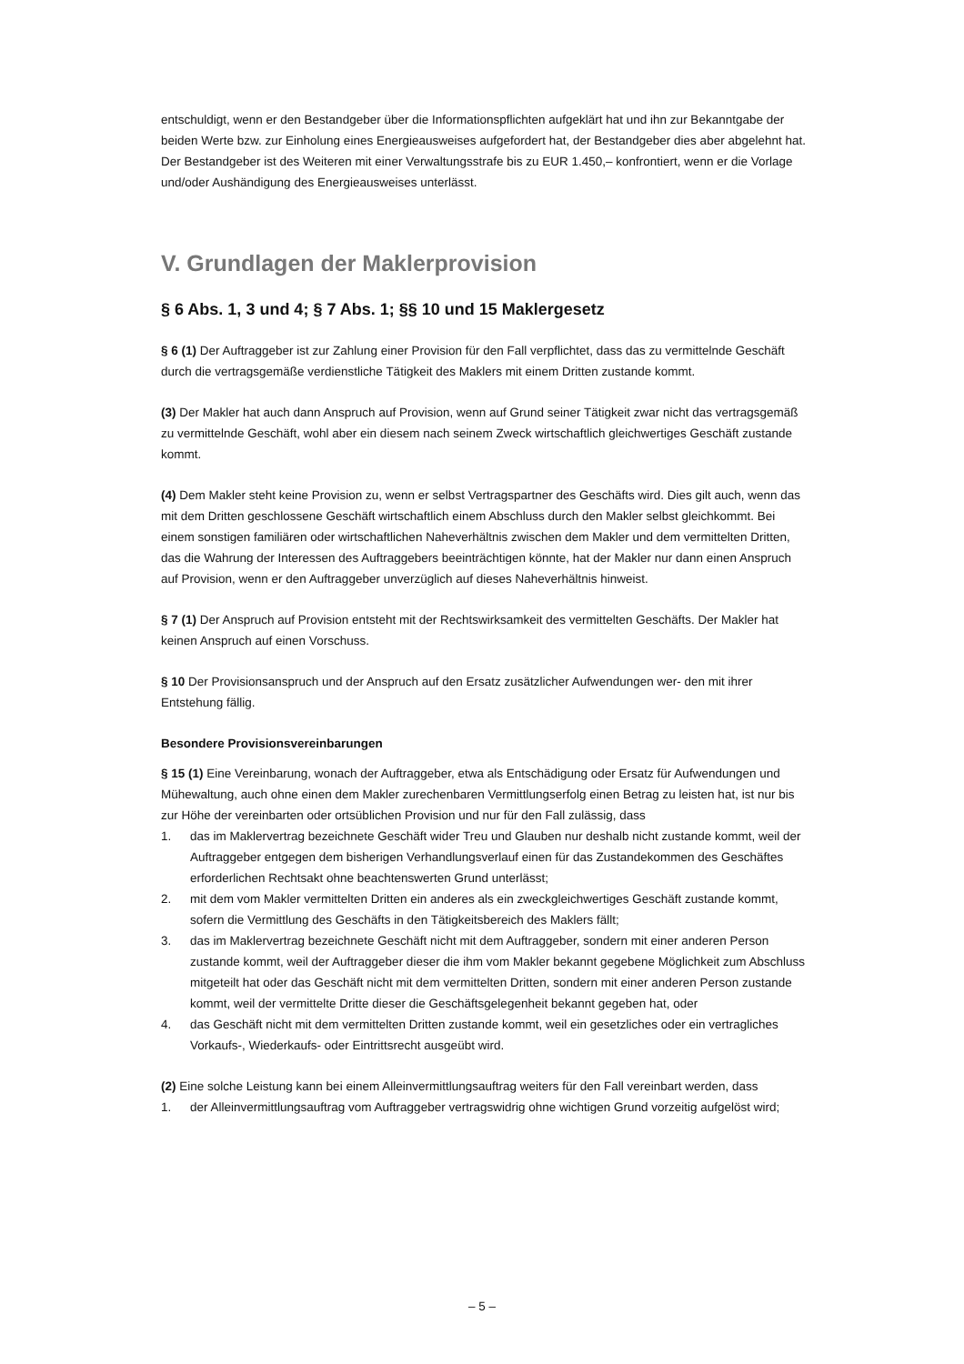entschuldigt, wenn er den Bestandgeber über die Informationspflichten aufgeklärt hat und ihn zur Bekannt­gabe der beiden Werte bzw. zur Einholung eines Energieausweises aufgefordert hat, der Bestandgeber dies aber abgelehnt hat. Der Bestandgeber ist des Weiteren mit einer Verwaltungsstrafe bis zu EUR 1.450,– konfrontiert, wenn er die Vorlage und/oder Aushändigung des Energieausweises unterlässt.
V. Grundlagen der Maklerprovision
§ 6 Abs. 1, 3 und 4; § 7 Abs. 1; §§ 10 und 15 Maklergesetz
§ 6 (1) Der Auftraggeber ist zur Zahlung einer Provision für den Fall verpflichtet, dass das zu vermittelnde Geschäft durch die vertragsgemäße verdienstliche Tätigkeit des Maklers mit einem Dritten zustande kommt.
(3) Der Makler hat auch dann Anspruch auf Provision, wenn auf Grund seiner Tätigkeit zwar nicht das vertragsgemäß zu vermittelnde Geschäft, wohl aber ein diesem nach seinem Zweck wirtschaftlich gleich­wertiges Geschäft zustande kommt.
(4) Dem Makler steht keine Provision zu, wenn er selbst Vertragspartner des Geschäfts wird. Dies gilt auch, wenn das mit dem Dritten geschlossene Geschäft wirtschaftlich einem Abschluss durch den Makler selbst gleichkommt. Bei einem sonstigen familiären oder wirtschaftlichen Naheverhältnis zwischen dem Makler und dem vermittelten Dritten, das die Wahrung der Interessen des Auftraggebers beeinträchtigen könnte, hat der Makler nur dann einen Anspruch auf Provision, wenn er den Auftraggeber unverzüglich auf dieses Naheverhältnis hinweist.
§ 7 (1) Der Anspruch auf Provision entsteht mit der Rechtswirksamkeit des vermittelten Geschäfts. Der Makler hat keinen Anspruch auf einen Vorschuss.
§ 10 Der Provisionsanspruch und der Anspruch auf den Ersatz zusätzlicher Aufwendungen wer- den mit ihrer Entstehung fällig.
Besondere Provisionsvereinbarungen
§ 15 (1) Eine Vereinbarung, wonach der Auftraggeber, etwa als Entschädigung oder Ersatz für Aufwendun­gen und Mühewaltung, auch ohne einen dem Makler zurechenbaren Vermittlungserfolg einen Betrag zu leisten hat, ist nur bis zur Höhe der vereinbarten oder ortsüblichen Provision und nur für den Fall zulässig, dass
1. das im Maklervertrag bezeichnete Geschäft wider Treu und Glauben nur deshalb nicht zustande kommt, weil der Auftraggeber entgegen dem bisherigen Verhandlungsverlauf einen für das Zustande­kommen des Geschäftes erforderlichen Rechtsakt ohne beachtenswerten Grund unterlässt;
2. mit dem vom Makler vermittelten Dritten ein anderes als ein zweckgleichwertiges Geschäft zustande kommt, sofern die Vermittlung des Geschäfts in den Tätigkeitsbereich des Maklers fällt;
3. das im Maklervertrag bezeichnete Geschäft nicht mit dem Auftraggeber, sondern mit einer anderen Person zustande kommt, weil der Auftraggeber dieser die ihm vom Makler bekannt gegebene Möglich­keit zum Abschluss mitgeteilt hat oder das Geschäft nicht mit dem vermittelten Dritten, sondern mit einer anderen Person zustande kommt, weil der vermittelte Dritte dieser die Geschäftsgelegenheit be­kannt gegeben hat, oder
4. das Geschäft nicht mit dem vermittelten Dritten zustande kommt, weil ein gesetzliches oder ein vertragliches Vorkaufs-, Wiederkaufs- oder Eintrittsrecht ausgeübt wird.
(2) Eine solche Leistung kann bei einem Alleinvermittlungsauftrag weiters für den Fall vereinbart werden, dass
1. der Alleinvermittlungsauftrag vom Auftraggeber vertragswidrig ohne wichtigen Grund vorzeitig aufgelöst wird;
– 5 –